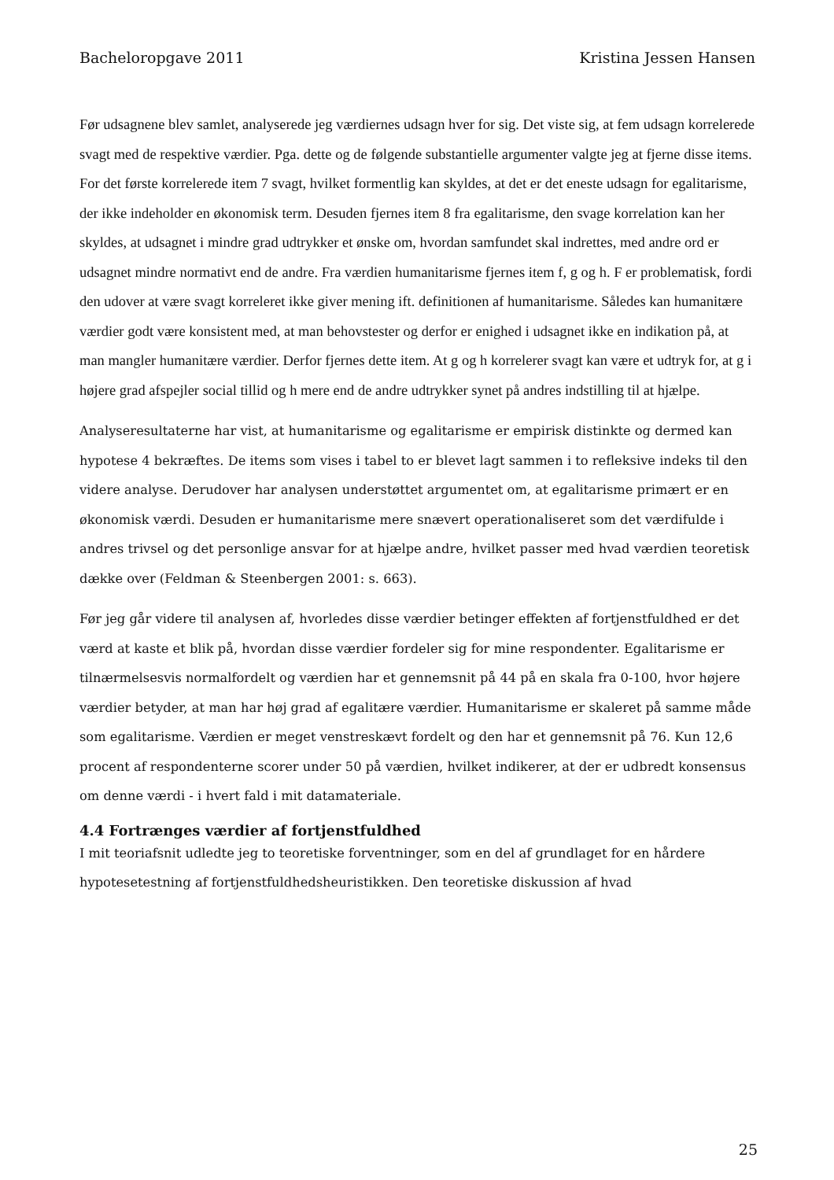Bacheloropgave 2011 Kristina Jessen Hansen
Før udsagnene blev samlet, analyserede jeg værdiernes udsagn hver for sig. Det viste sig, at fem udsagn korrelerede svagt med de respektive værdier. Pga. dette og de følgende substantielle argumenter valgte jeg at fjerne disse items. For det første korrelerede item 7 svagt, hvilket formentlig kan skyldes, at det er det eneste udsagn for egalitarisme, der ikke indeholder en økonomisk term. Desuden fjernes item 8 fra egalitarisme, den svage korrelation kan her skyldes, at udsagnet i mindre grad udtrykker et ønske om, hvordan samfundet skal indrettes, med andre ord er udsagnet mindre normativt end de andre. Fra værdien humanitarisme fjernes item f, g og h. F er problematisk, fordi den udover at være svagt korreleret ikke giver mening ift. definitionen af humanitarisme. Således kan humanitære værdier godt være konsistent med, at man behovstester og derfor er enighed i udsagnet ikke en indikation på, at man mangler humanitære værdier. Derfor fjernes dette item. At g og h korrelerer svagt kan være et udtryk for, at g i højere grad afspejler social tillid og h mere end de andre udtrykker synet på andres indstilling til at hjælpe.
Analyseresultaterne har vist, at humanitarisme og egalitarisme er empirisk distinkte og dermed kan hypotese 4 bekræftes. De items som vises i tabel to er blevet lagt sammen i to refleksive indeks til den videre analyse. Derudover har analysen understøttet argumentet om, at egalitarisme primært er en økonomisk værdi. Desuden er humanitarisme mere snævert operationaliseret som det værdifulde i andres trivsel og det personlige ansvar for at hjælpe andre, hvilket passer med hvad værdien teoretisk dække over (Feldman & Steenbergen 2001: s. 663).
Før jeg går videre til analysen af, hvorledes disse værdier betinger effekten af fortjenstfuldhed er det værd at kaste et blik på, hvordan disse værdier fordeler sig for mine respondenter. Egalitarisme er tilnærmelsesvis normalfordelt og værdien har et gennemsnit på 44 på en skala fra 0-100, hvor højere værdier betyder, at man har høj grad af egalitære værdier. Humanitarisme er skaleret på samme måde som egalitarisme. Værdien er meget venstreskævt fordelt og den har et gennemsnit på 76. Kun 12,6 procent af respondenterne scorer under 50 på værdien, hvilket indikerer, at der er udbredt konsensus om denne værdi - i hvert fald i mit datamateriale.
4.4 Fortrænges værdier af fortjenstfuldhed
I mit teoriafsnit udledte jeg to teoretiske forventninger, som en del af grundlaget for en hårdere hypotesetestning af fortjenstfuldhedsheuristikken. Den teoretiske diskussion af hvad
25